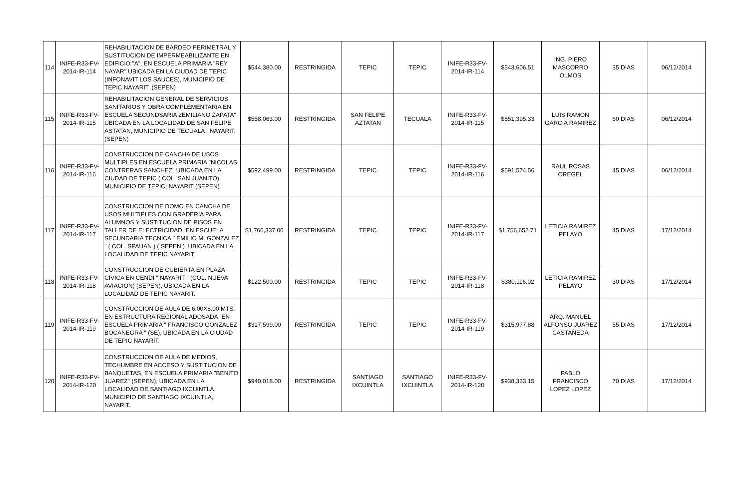| 114 | INIFE-R33-FV- 2014-IR-114 | REHABILITACION DE BARDEO PERIMETRAL Y SUSTITUCION DE IMPERMEABILIZANTE EN EDIFICIO "A", EN ESCUELA PRIMARIA "REY NAYAR" UBICADA EN LA CIUDAD DE TEPIC (INFONAVIT LOS SAUCES), MUNICIPIO DE TEPIC NAYARIT, (SEPEN) | $544,380.00 | RESTRINGIDA | TEPIC | TEPIC | INIFE-R33-FV- 2014-IR-114 | $543,606.51 | ING. PIERO MASCORRO OLMOS | 35 DIAS | 06/12/2014 |
| 115 | INIFE-R33-FV- 2014-IR-115 | REHABILITACION GENERAL DE SERVICIOS SANITARIOS Y OBRA COMPLEMENTARIA EN ESCUELA SECUNDSARIA 2EMILIANO ZAPATA" UBICADA EN LA LOCALIDAD DE SAN FELIPE ASTATAN, MUNICIPIO DE TECUALA ; NAYARIT. (SEPEN) | $558,063.00 | RESTRINGIDA | SAN FELIPE AZTATAN | TECUALA | INIFE-R33-FV- 2014-IR-115 | $551,395.33 | LUIS RAMON GARCIA RAMIREZ | 60 DIAS | 06/12/2014 |
| 116 | INIFE-R33-FV- 2014-IR-116 | CONSTRUCCION DE CANCHA DE USOS MULTIPLES EN ESCUELA PRIMARIA "NICOLAS CONTRERAS SANCHEZ" UBICADA EN LA CIUDAD DE TEPIC ( COL. SAN JUANITO), MUNICIPIO DE TEPIC; NAYARIT (SEPEN) | $592,499.00 | RESTRINGIDA | TEPIC | TEPIC | INIFE-R33-FV- 2014-IR-116 | $591,574.56 | RAUL ROSAS OREGEL | 45 DIAS | 06/12/2014 |
| 117 | INIFE-R33-FV- 2014-IR-117 | CONSTRUCCION DE DOMO EN CANCHA DE USOS MULTIPLES CON GRADERIA PARA ALUMNOS Y SUSTITUCION DE PISOS EN TALLER DE ELECTRICIDAD, EN ESCUELA SECUNDARIA TECNICA " EMILIO M. GONZALEZ " ( COL. SPAUAN ) ( SEPEN ) .UBICADA EN LA LOCALIDAD DE TEPIC NAYARIT | $1,766,337.00 | RESTRINGIDA | TEPIC | TEPIC | INIFE-R33-FV- 2014-IR-117 | $1,756,652.71 | LETICIA RAMIREZ PELAYO | 45 DIAS | 17/12/2014 |
| 118 | INIFE-R33-FV- 2014-IR-118 | CONSTRUCCION DE CUBIERTA EN PLAZA CIVICA EN CENDI " NAYARIT " (COL. NUEVA AVIACION) (SEPEN), UBICADA EN LA LOCALIDAD DE TEPIC NAYARIT. | $122,500.00 | RESTRINGIDA | TEPIC | TEPIC | INIFE-R33-FV- 2014-IR-118 | $380,116.02 | LETICIA RAMIREZ PELAYO | 30 DIAS | 17/12/2014 |
| 119 | INIFE-R33-FV- 2014-IR-119 | CONSTRUCCION DE AULA DE 6.00X8.00 MTS. EN ESTRUCTURA REGIONAL ADOSADA, EN ESCUELA PRIMARIA " FRANCISCO GONZALEZ BOCANEGRA " (SE), UBICADA EN LA CIUDAD DE TEPIC NAYARIT. | $317,599.00 | RESTRINGIDA | TEPIC | TEPIC | INIFE-R33-FV- 2014-IR-119 | $315,977.88 | ARQ. MANUEL ALFONSO JUAREZ CASTAÑEDA | 55 DIAS | 17/12/2014 |
| 120 | INIFE-R33-FV- 2014-IR-120 | CONSTRUCCION DE AULA DE MEDIOS, TECHUMBRE EN ACCESO Y SUSTITUCION DE BANQUETAS, EN ESCUELA PRIMARIA "BENITO JUAREZ" (SEPEN), UBICADA EN LA LOCALIDAD DE SANTIAGO IXCUINTLA, MUNICIPIO DE SANTIAGO IXCUINTLA, NAYARIT. | $940,018.00 | RESTRINGIDA | SANTIAGO IXCUINTLA | SANTIAGO IXCUINTLA | INIFE-R33-FV- 2014-IR-120 | $938,333.15 | PABLO FRANCISCO LOPEZ LOPEZ | 70 DIAS | 17/12/2014 |